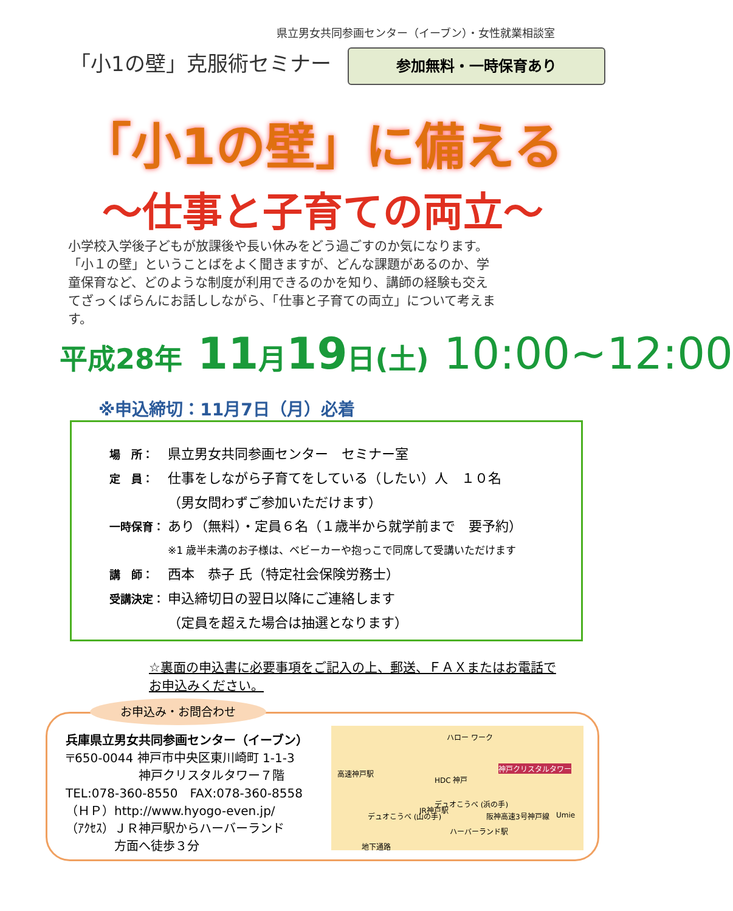県立男女共同参画センター（イーブン）・女性就業相談室
「小1の壁」克服術セミナー 参加無料・一時保育あり
「小1の壁」に備える
～仕事と子育ての両立～
小学校入学後子どもが放課後や長い休みをどう過ごすのか気になります。「小１の壁」ということばをよく聞きますが、どんな課題があるのか、学童保育など、どのような制度が利用できるのかを知り、講師の経験も交えてざっくばらんにお話ししながら、「仕事と子育ての両立」について考えます。
平成28年 11月19日(土) 10:00~12:00
※申込締切：11月7日（月）必着
場　所： 県立男女共同参画センター　セミナー室
定　員： 仕事をしながら子育てをしている（したい）人　１０名
（男女問わずご参加いただけます）
一時保育： あり（無料）・定員６名（１歳半から就学前まで　要予約）
※1 歳半未満のお子様は、ベビーカーや抱っこで同席して受講いただけます
講　師： 西本　恭子 氏（特定社会保険労務士）
受講決定： 申込締切日の翌日以降にご連絡します
（定員を超えた場合は抽選となります）
☆裏面の申込書に必要事項をご記入の上、郵送、ＦＡＸまたはお電話でお申込みください。
お申込み・お問合わせ
兵庫県立男女共同参画センター（イーブン）
〒650-0044 神戸市中央区東川崎町 1-1-3
　　　　　　神戸クリスタルタワー７階
TEL:078-360-8550　FAX:078-360-8558
（ＨＰ）http://www.hyogo-even.jp/
（ｱｸｾｽ）ＪＲ神戸駅からハーバーランド
　　　　方面へ徒歩３分
ハロー ワーク
高速神戸駅
神戸クリスタルタワー
HDC 神戸
デュオこうべ (浜の手)
デュオこうべ (山の手)
JR神戸駅
ハーバーランド駅
Umie 阪神高速3号神戸線
地下通路